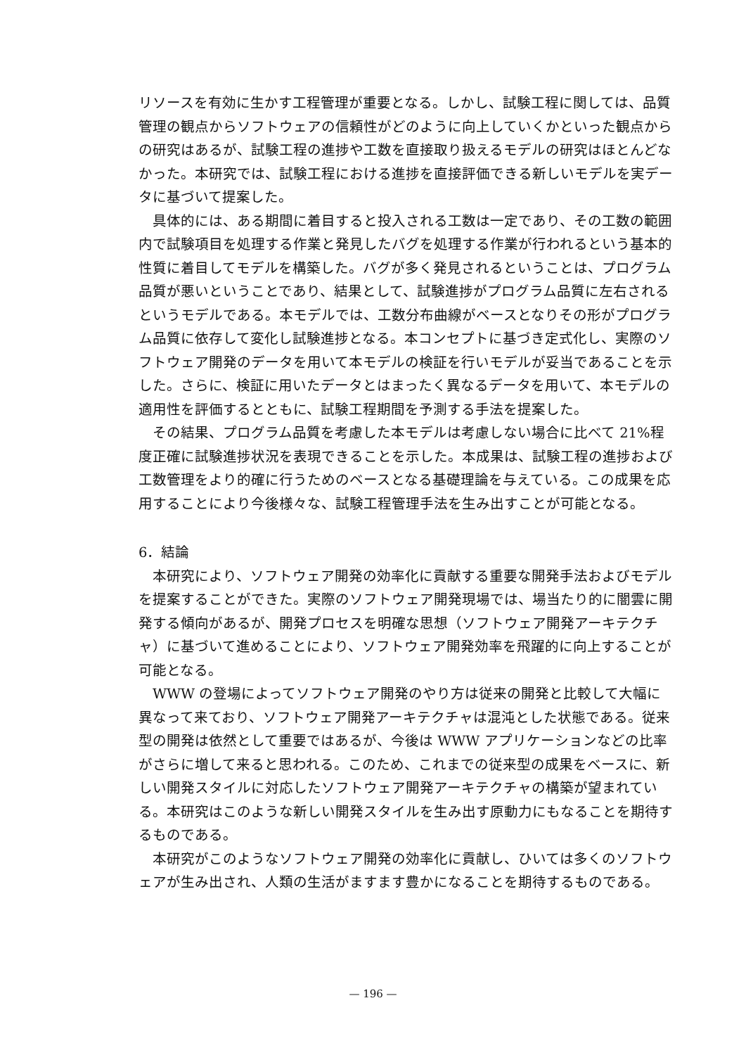リソースを有効に生かす工程管理が重要となる。しかし、試験工程に関しては、品質管理の観点からソフトウェアの信頼性がどのように向上していくかといった観点からの研究はあるが、試験工程の進捗や工数を直接取り扱えるモデルの研究はほとんどなかった。本研究では、試験工程における進捗を直接評価できる新しいモデルを実データに基づいて提案した。
具体的には、ある期間に着目すると投入される工数は一定であり、その工数の範囲内で試験項目を処理する作業と発見したバグを処理する作業が行われるという基本的性質に着目してモデルを構築した。バグが多く発見されるということは、プログラム品質が悪いということであり、結果として、試験進捗がプログラム品質に左右されるというモデルである。本モデルでは、工数分布曲線がベースとなりその形がプログラム品質に依存して変化し試験進捗となる。本コンセプトに基づき定式化し、実際のソフトウェア開発のデータを用いて本モデルの検証を行いモデルが妥当であることを示した。さらに、検証に用いたデータとはまったく異なるデータを用いて、本モデルの適用性を評価するとともに、試験工程期間を予測する手法を提案した。
その結果、プログラム品質を考慮した本モデルは考慮しない場合に比べて 21%程度正確に試験進捗状況を表現できることを示した。本成果は、試験工程の進捗および工数管理をより的確に行うためのベースとなる基礎理論を与えている。この成果を応用することにより今後様々な、試験工程管理手法を生み出すことが可能となる。
6．結論
本研究により、ソフトウェア開発の効率化に貢献する重要な開発手法およびモデルを提案することができた。実際のソフトウェア開発現場では、場当たり的に闇雲に開発する傾向があるが、開発プロセスを明確な思想（ソフトウェア開発アーキテクチャ）に基づいて進めることにより、ソフトウェア開発効率を飛躍的に向上することが可能となる。
WWW の登場によってソフトウェア開発のやり方は従来の開発と比較して大幅に異なって来ており、ソフトウェア開発アーキテクチャは混沌とした状態である。従来型の開発は依然として重要ではあるが、今後は WWW アプリケーションなどの比率がさらに増して来ると思われる。このため、これまでの従来型の成果をベースに、新しい開発スタイルに対応したソフトウェア開発アーキテクチャの構築が望まれている。本研究はこのような新しい開発スタイルを生み出す原動力にもなることを期待するものである。
本研究がこのようなソフトウェア開発の効率化に貢献し、ひいては多くのソフトウェアが生み出され、人類の生活がますます豊かになることを期待するものである。
— 196 —